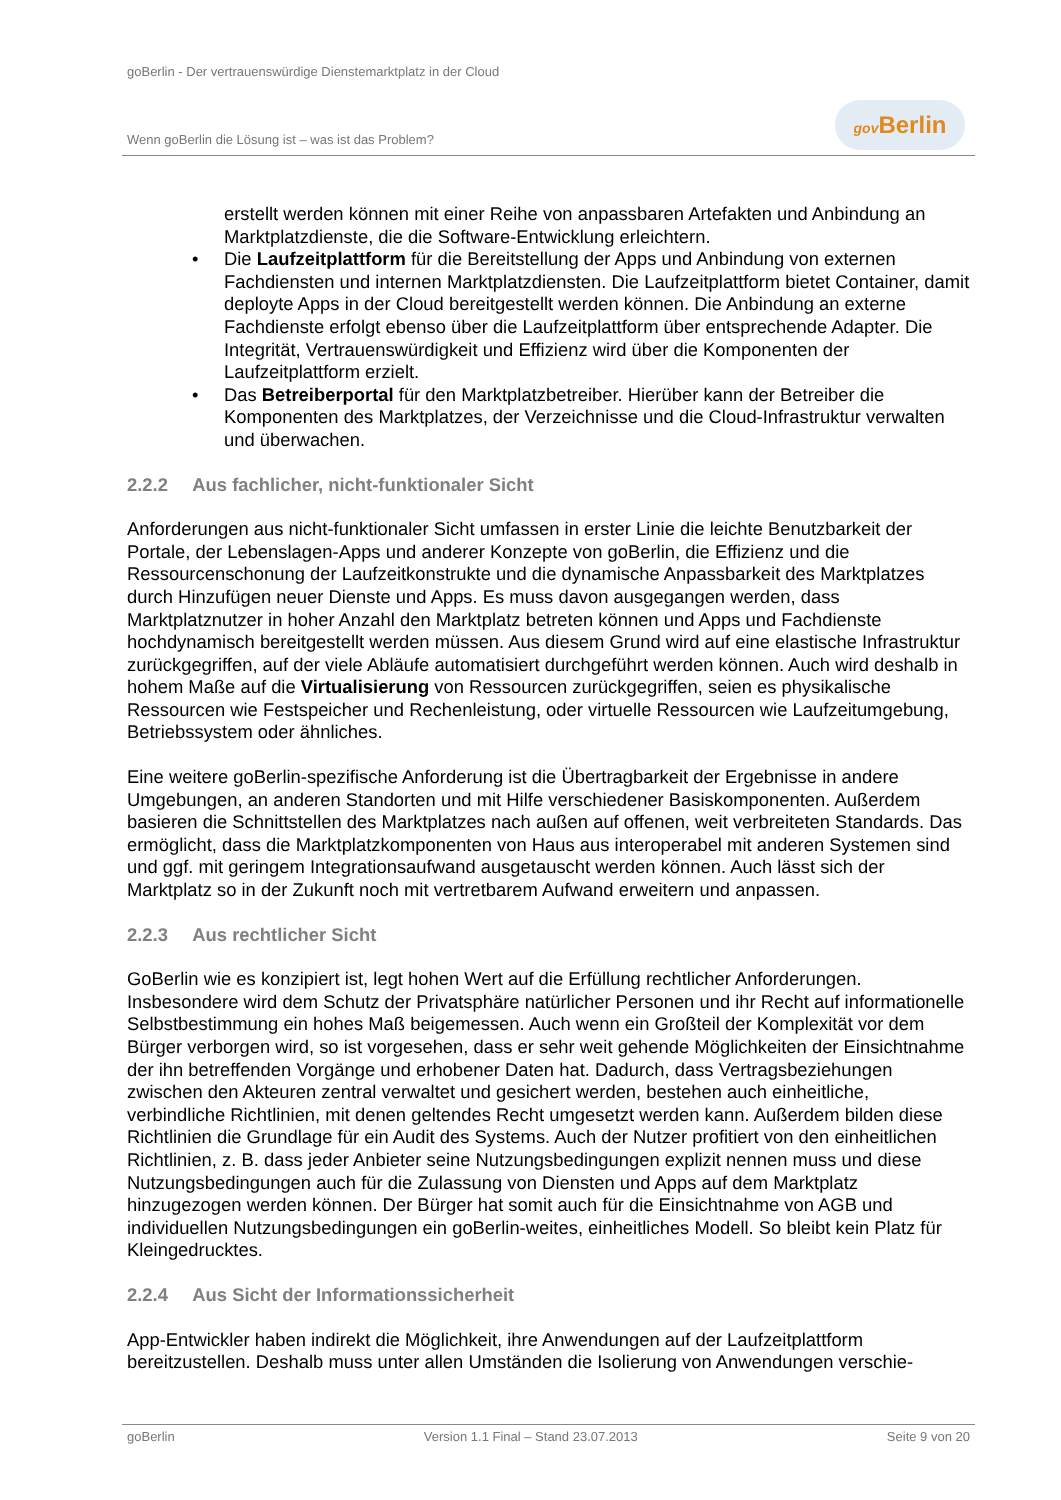goBerlin - Der vertrauenswürdige Dienstemarktplatz in der Cloud
Wenn goBerlin die Lösung ist – was ist das Problem?
gov Berlin
erstellt werden können mit einer Reihe von anpassbaren Artefakten und Anbindung an Marktplatzdienste, die die Software-Entwicklung erleichtern.
• Die Laufzeitplattform für die Bereitstellung der Apps und Anbindung von externen Fachdiensten und internen Marktplatzdiensten. Die Laufzeitplattform bietet Container, damit deployte Apps in der Cloud bereitgestellt werden können. Die Anbindung an externe Fachdienste erfolgt ebenso über die Laufzeitplattform über entsprechende Adapter. Die Integrität, Vertrauenswürdigkeit und Effizienz wird über die Komponenten der Laufzeitplattform erzielt.
• Das Betreiberportal für den Marktplatzbetreiber. Hierüber kann der Betreiber die Komponenten des Marktplatzes, der Verzeichnisse und die Cloud-Infrastruktur verwalten und überwachen.
2.2.2 Aus fachlicher, nicht-funktionaler Sicht
Anforderungen aus nicht-funktionaler Sicht umfassen in erster Linie die leichte Benutzbarkeit der Portale, der Lebenslagen-Apps und anderer Konzepte von goBerlin, die Effizienz und die Ressourcenschonung der Laufzeitkonstrukte und die dynamische Anpassbarkeit des Marktplatzes durch Hinzufügen neuer Dienste und Apps. Es muss davon ausgegangen werden, dass Marktplatznutzer in hoher Anzahl den Marktplatz betreten können und Apps und Fachdienste hochdynamisch bereitgestellt werden müssen. Aus diesem Grund wird auf eine elastische Infrastruktur zurückgegriffen, auf der viele Abläufe automatisiert durchgeführt werden können. Auch wird deshalb in hohem Maße auf die Virtualisierung von Ressourcen zurückgegriffen, seien es physikalische Ressourcen wie Festspeicher und Rechenleistung, oder virtuelle Ressourcen wie Laufzeitumgebung, Betriebssystem oder ähnliches.
Eine weitere goBerlin-spezifische Anforderung ist die Übertragbarkeit der Ergebnisse in andere Umgebungen, an anderen Standorten und mit Hilfe verschiedener Basiskomponenten. Außerdem basieren die Schnittstellen des Marktplatzes nach außen auf offenen, weit verbreiteten Standards. Das ermöglicht, dass die Marktplatzkomponenten von Haus aus interoperabel mit anderen Systemen sind und ggf. mit geringem Integrationsaufwand ausgetauscht werden können. Auch lässt sich der Marktplatz so in der Zukunft noch mit vertretbarem Aufwand erweitern und anpassen.
2.2.3 Aus rechtlicher Sicht
GoBerlin wie es konzipiert ist, legt hohen Wert auf die Erfüllung rechtlicher Anforderungen. Insbesondere wird dem Schutz der Privatsphäre natürlicher Personen und ihr Recht auf informationelle Selbstbestimmung ein hohes Maß beigemessen. Auch wenn ein Großteil der Komplexität vor dem Bürger verborgen wird, so ist vorgesehen, dass er sehr weit gehende Möglichkeiten der Einsichtnahme der ihn betreffenden Vorgänge und erhobener Daten hat. Dadurch, dass Vertragsbeziehungen zwischen den Akteuren zentral verwaltet und gesichert werden, bestehen auch einheitliche, verbindliche Richtlinien, mit denen geltendes Recht umgesetzt werden kann. Außerdem bilden diese Richtlinien die Grundlage für ein Audit des Systems. Auch der Nutzer profitiert von den einheitlichen Richtlinien, z. B. dass jeder Anbieter seine Nutzungsbedingungen explizit nennen muss und diese Nutzungsbedingungen auch für die Zulassung von Diensten und Apps auf dem Marktplatz hinzugezogen werden können. Der Bürger hat somit auch für die Einsichtnahme von AGB und individuellen Nutzungsbedingungen ein goBerlin-weites, einheitliches Modell. So bleibt kein Platz für Kleingedrucktes.
2.2.4 Aus Sicht der Informationssicherheit
App-Entwickler haben indirekt die Möglichkeit, ihre Anwendungen auf der Laufzeitplattform bereitzustellen. Deshalb muss unter allen Umständen die Isolierung von Anwendungen verschie-
goBerlin Version 1.1 Final – Stand 23.07.2013 Seite 9 von 20